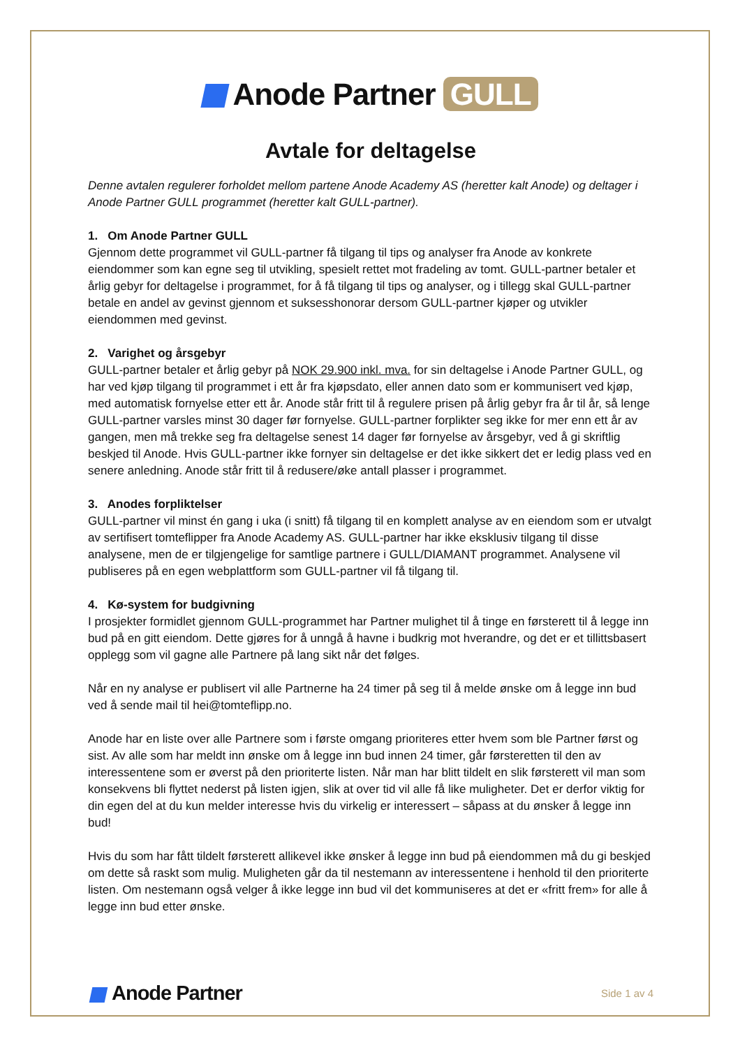Anode Partner GULL
Avtale for deltagelse
Denne avtalen regulerer forholdet mellom partene Anode Academy AS (heretter kalt Anode) og deltager i Anode Partner GULL programmet (heretter kalt GULL-partner).
1. Om Anode Partner GULL
Gjennom dette programmet vil GULL-partner få tilgang til tips og analyser fra Anode av konkrete eiendommer som kan egne seg til utvikling, spesielt rettet mot fradeling av tomt. GULL-partner betaler et årlig gebyr for deltagelse i programmet, for å få tilgang til tips og analyser, og i tillegg skal GULL-partner betale en andel av gevinst gjennom et suksesshonorar dersom GULL-partner kjøper og utvikler eiendommen med gevinst.
2. Varighet og årsgebyr
GULL-partner betaler et årlig gebyr på NOK 29.900 inkl. mva. for sin deltagelse i Anode Partner GULL, og har ved kjøp tilgang til programmet i ett år fra kjøpsdato, eller annen dato som er kommunisert ved kjøp, med automatisk fornyelse etter ett år. Anode står fritt til å regulere prisen på årlig gebyr fra år til år, så lenge GULL-partner varsles minst 30 dager før fornyelse. GULL-partner forplikter seg ikke for mer enn ett år av gangen, men må trekke seg fra deltagelse senest 14 dager før fornyelse av årsgebyr, ved å gi skriftlig beskjed til Anode. Hvis GULL-partner ikke fornyer sin deltagelse er det ikke sikkert det er ledig plass ved en senere anledning. Anode står fritt til å redusere/øke antall plasser i programmet.
3. Anodes forpliktelser
GULL-partner vil minst én gang i uka (i snitt) få tilgang til en komplett analyse av en eiendom som er utvalgt av sertifisert tomteflipper fra Anode Academy AS. GULL-partner har ikke eksklusiv tilgang til disse analysene, men de er tilgjengelige for samtlige partnere i GULL/DIAMANT programmet. Analysene vil publiseres på en egen webplattform som GULL-partner vil få tilgang til.
4. Kø-system for budgivning
I prosjekter formidlet gjennom GULL-programmet har Partner mulighet til å tinge en førsterett til å legge inn bud på en gitt eiendom. Dette gjøres for å unngå å havne i budkrig mot hverandre, og det er et tillittsbasert opplegg som vil gagne alle Partnere på lang sikt når det følges.
Når en ny analyse er publisert vil alle Partnerne ha 24 timer på seg til å melde ønske om å legge inn bud ved å sende mail til hei@tomteflipp.no.
Anode har en liste over alle Partnere som i første omgang prioriteres etter hvem som ble Partner først og sist. Av alle som har meldt inn ønske om å legge inn bud innen 24 timer, går førsteretten til den av interessentene som er øverst på den prioriterte listen. Når man har blitt tildelt en slik førsterett vil man som konsekvens bli flyttet nederst på listen igjen, slik at over tid vil alle få like muligheter. Det er derfor viktig for din egen del at du kun melder interesse hvis du virkelig er interessert – såpass at du ønsker å legge inn bud!
Hvis du som har fått tildelt førsterett allikevel ikke ønsker å legge inn bud på eiendommen må du gi beskjed om dette så raskt som mulig. Muligheten går da til nestemann av interessentene i henhold til den prioriterte listen. Om nestemann også velger å ikke legge inn bud vil det kommuniseres at det er «fritt frem» for alle å legge inn bud etter ønske.
Anode Partner
Side 1 av 4